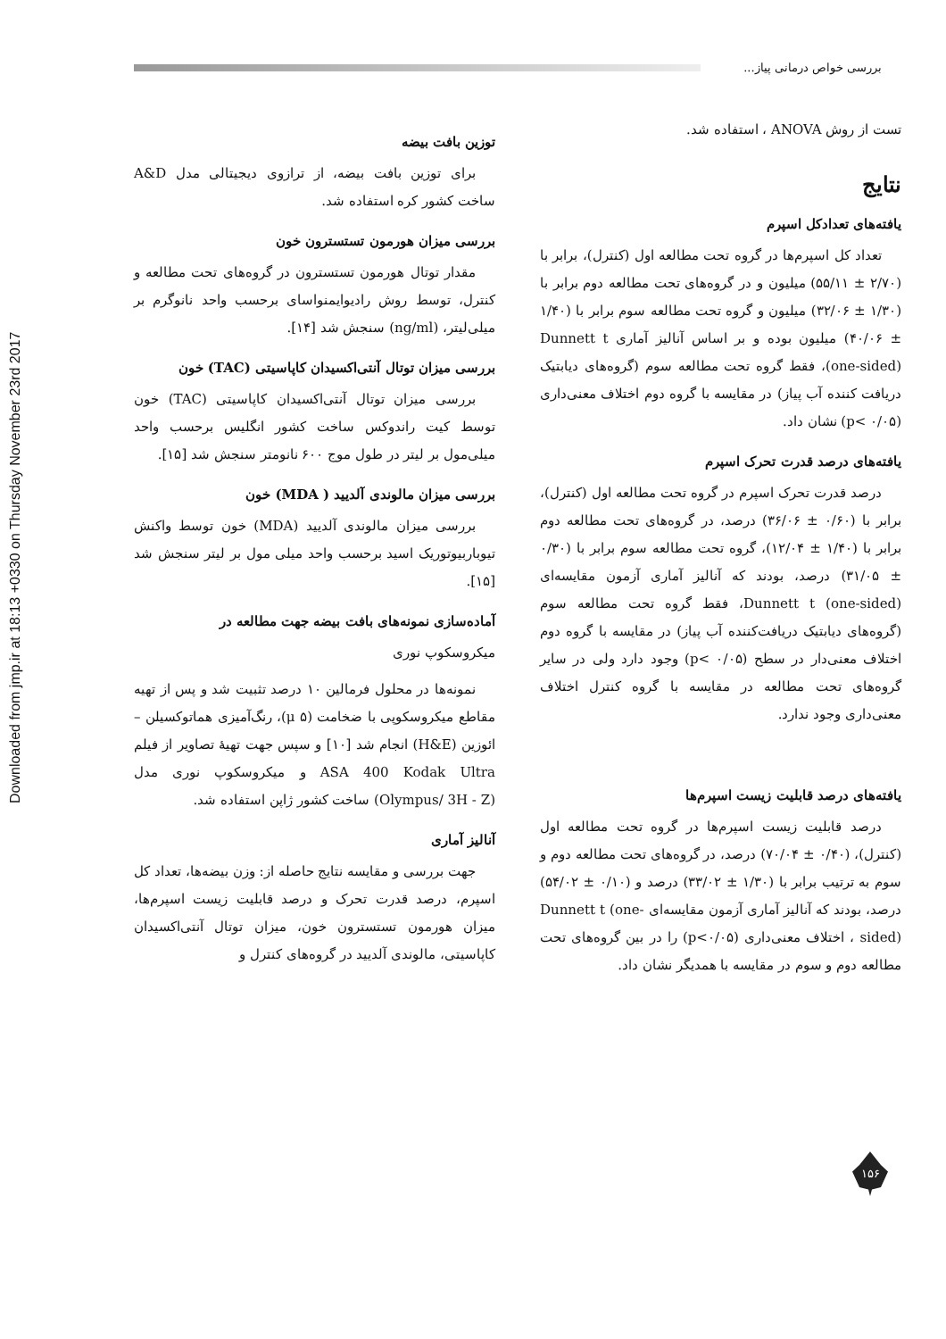بررسی خواص درمانی پیاز...
Downloaded from jmp.ir at 18:13 +0330 on Thursday November 23rd 2017
توزین بافت بیضه
برای توزین بافت بیضه، از ترازوی دیجیتالی مدل A&D ساخت کشور کره استفاده شد.
بررسی میزان هورمون تستسترون خون
مقدار توتال هورمون تستسترون در گروه‌های تحت مطالعه و کنترل، توسط روش رادیوایمنواسای برحسب واحد نانوگرم بر میلی‌لیتر، (ng/ml) سنجش شد [۱۴].
بررسی میزان توتال آنتی‌اکسیدان کاپاسیتی (TAC) خون
بررسی میزان توتال آنتی‌اکسیدان کاپاسیتی (TAC) خون توسط کیت راندوکس ساخت کشور انگلیس برحسب واحد میلی‌مول بر لیتر در طول موج ۶۰۰ نانومتر سنجش شد [۱۵].
بررسی میزان مالوندی آلدیید ( MDA) خون
بررسی میزان مالوندی آلدیید (MDA) خون توسط واکنش تیوباربیوتوریک اسید برحسب واحد میلی مول بر لیتر سنجش شد [۱۵].
آماده‌سازی نمونه‌های بافت بیضه جهت مطالعه در
میکروسکوپ نوری
نمونه‌ها در محلول فرمالین ۱۰ درصد تثبیت شد و پس از تهیه مقاطع میکروسکوپی با ضخامت (μ ۵)، رنگ‌آمیزی هماتوکسیلن – ائوزین (H&E) انجام شد [۱۰] و سپس جهت تهیهٔ تصاویر از فیلم ASA 400 Kodak Ultra و میکروسکوپ نوری مدل (Olympus/ 3H - Z) ساخت کشور ژاپن استفاده شد.
آنالیز آماری
جهت بررسی و مقایسه نتایج حاصله از: وزن بیضه‌ها، تعداد کل اسپرم، درصد قدرت تحرک و درصد قابلیت زیست اسپرم‌ها، میزان هورمون تستسترون خون، میزان توتال آنتی‌اکسیدان کاپاسیتی، مالوندی آلدیید در گروه‌های کنترل و
تست از روش ANOVA ، استفاده شد.
نتایج
یافته‌های تعدادکل اسپرم
تعداد کل اسپرم‌ها در گروه تحت مطالعه اول (کنترل)، برابر با (۲/۷۰ ± ۵۵/۱۱) میلیون و در گروه‌های تحت مطالعه دوم برابر با (۱/۳۰ ± ۳۲/۰۶) میلیون و گروه تحت مطالعه سوم برابر با (۱/۴۰ ± ۴۰/۰۶) میلیون بوده و بر اساس آنالیز آماری Dunnett t (one-sided)، فقط گروه تحت مطالعه سوم (گروه‌های دیابتیک دریافت کننده آب پیاز) در مقایسه با گروه دوم اختلاف معنی‌داری (p< ۰/۰۵) نشان داد.
یافته‌های درصد قدرت تحرک اسپرم
درصد قدرت تحرک اسپرم در گروه تحت مطالعه اول (کنترل)، برابر با (۰/۶۰ ± ۳۶/۰۶) درصد، در گروه‌های تحت مطالعه دوم برابر با (۱/۴۰ ± ۱۲/۰۴)، گروه تحت مطالعه سوم برابر با (۰/۳۰ ± ۳۱/۰۵) درصد، بودند که آنالیز آماری آزمون مقایسه‌ای Dunnett t (one-sided)، فقط گروه تحت مطالعه سوم (گروه‌های دیابتیک دریافت‌کننده آب پیاز) در مقایسه با گروه دوم اختلاف معنی‌دار در سطح (p< ۰/۰۵) وجود دارد ولی در سایر گروه‌های تحت مطالعه در مقایسه با گروه کنترل اختلاف معنی‌داری وجود ندارد.
یافته‌های درصد قابلیت زیست اسپرم‌ها
درصد قابلیت زیست اسپرم‌ها در گروه تحت مطالعه اول (کنترل)، (۰/۴۰ ± ۷۰/۰۴) درصد، در گروه‌های تحت مطالعه دوم و سوم به ترتیب برابر با (۱/۳۰ ± ۳۳/۰۲) درصد و (۰/۱۰ ± ۵۴/۰۲) درصد، بودند که آنالیز آماری آزمون مقایسه‌ای Dunnett t (one-sided) ، اختلاف معنی‌داری (p<۰/۰۵) را در بین گروه‌های تحت مطالعه دوم و سوم در مقایسه با همدیگر نشان داد.
۱۵۶